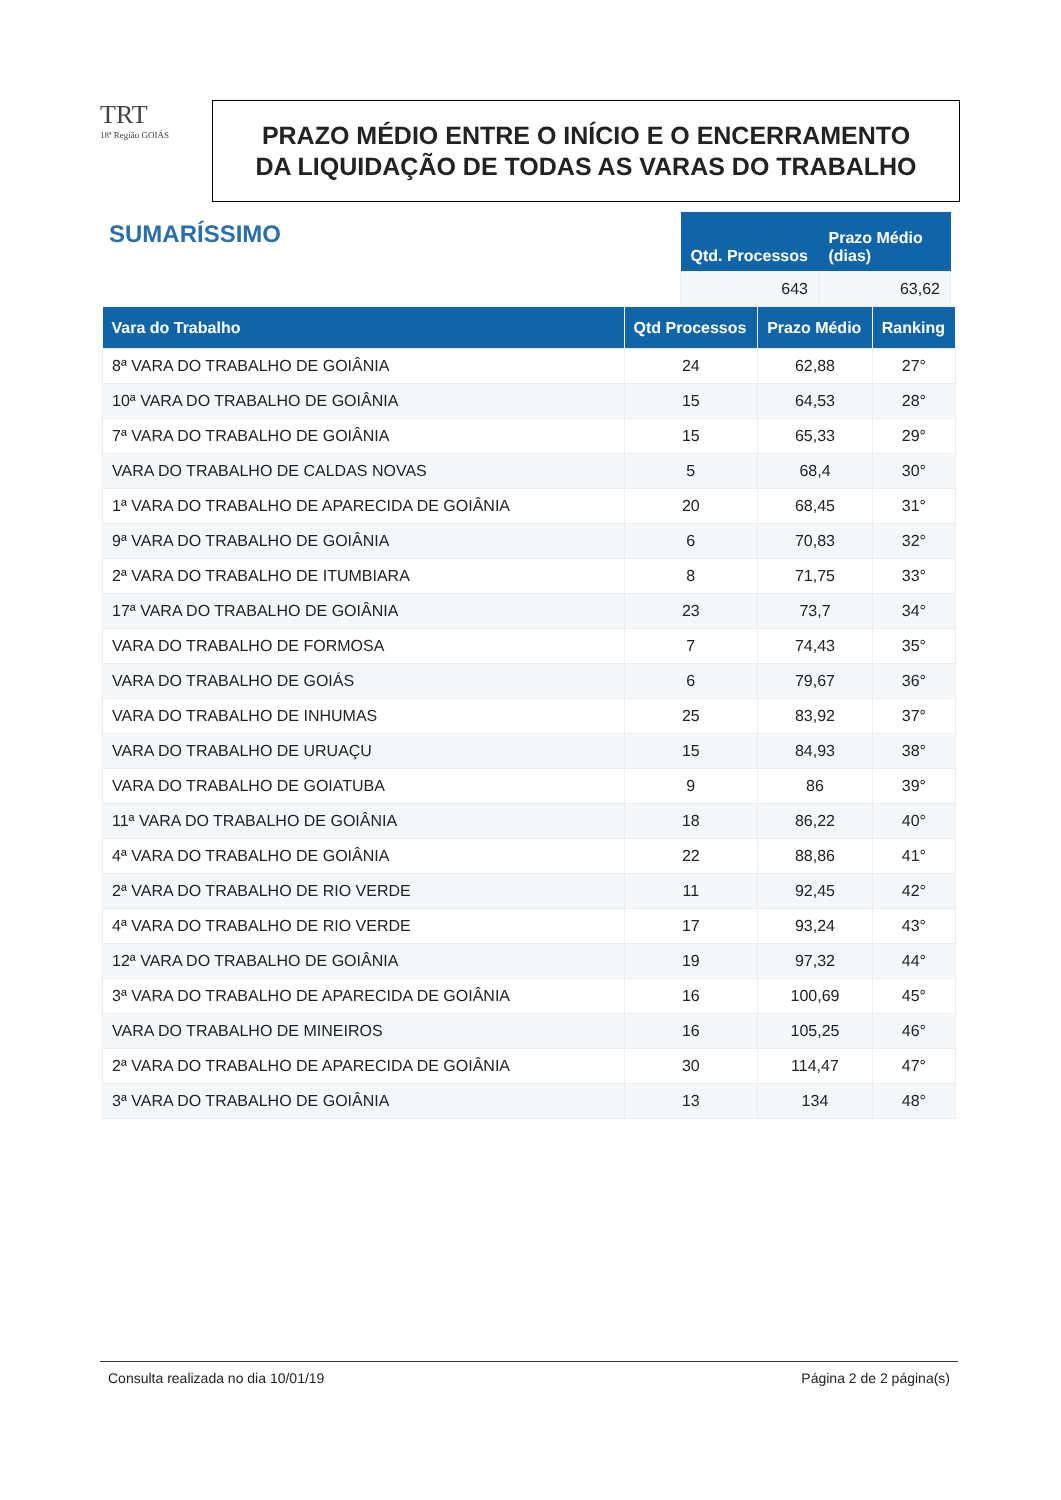TRT
18ª Região GOIÁS
PRAZO MÉDIO ENTRE O INÍCIO E O ENCERRAMENTO
DA LIQUIDAÇÃO DE TODAS AS VARAS DO TRABALHO
SUMARÍSSIMO
| Qtd. Processos | Prazo Médio (dias) |
| --- | --- |
| 643 | 63,62 |
| Vara do Trabalho | Qtd Processos | Prazo Médio | Ranking |
| --- | --- | --- | --- |
| 8ª VARA DO TRABALHO DE GOIÂNIA | 24 | 62,88 | 27° |
| 10ª VARA DO TRABALHO DE GOIÂNIA | 15 | 64,53 | 28° |
| 7ª VARA DO TRABALHO DE GOIÂNIA | 15 | 65,33 | 29° |
| VARA DO TRABALHO DE CALDAS NOVAS | 5 | 68,4 | 30° |
| 1ª VARA DO TRABALHO DE APARECIDA DE GOIÂNIA | 20 | 68,45 | 31° |
| 9ª VARA DO TRABALHO DE GOIÂNIA | 6 | 70,83 | 32° |
| 2ª VARA DO TRABALHO DE ITUMBIARA | 8 | 71,75 | 33° |
| 17ª VARA DO TRABALHO DE GOIÂNIA | 23 | 73,7 | 34° |
| VARA DO TRABALHO DE FORMOSA | 7 | 74,43 | 35° |
| VARA DO TRABALHO DE GOIÁS | 6 | 79,67 | 36° |
| VARA DO TRABALHO DE INHUMAS | 25 | 83,92 | 37° |
| VARA DO TRABALHO DE URUAÇU | 15 | 84,93 | 38° |
| VARA DO TRABALHO DE GOIATUBA | 9 | 86 | 39° |
| 11ª VARA DO TRABALHO DE GOIÂNIA | 18 | 86,22 | 40° |
| 4ª VARA DO TRABALHO DE GOIÂNIA | 22 | 88,86 | 41° |
| 2ª VARA DO TRABALHO DE RIO VERDE | 11 | 92,45 | 42° |
| 4ª VARA DO TRABALHO DE RIO VERDE | 17 | 93,24 | 43° |
| 12ª VARA DO TRABALHO DE GOIÂNIA | 19 | 97,32 | 44° |
| 3ª VARA DO TRABALHO DE APARECIDA DE GOIÂNIA | 16 | 100,69 | 45° |
| VARA DO TRABALHO DE MINEIROS | 16 | 105,25 | 46° |
| 2ª VARA DO TRABALHO DE APARECIDA DE GOIÂNIA | 30 | 114,47 | 47° |
| 3ª VARA DO TRABALHO DE GOIÂNIA | 13 | 134 | 48° |
Consulta realizada no dia 10/01/19 Página 2 de 2 página(s)